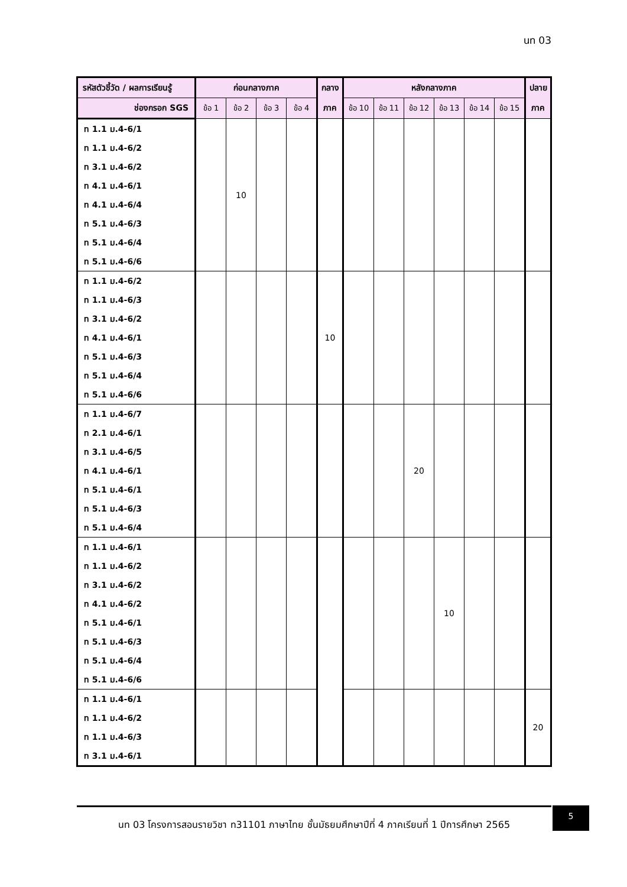นท 03
| รหัสตัวชี้วัด / ผลการเรียนรู้ | ก่อนกลางภาค | | | | กลาง | หลังกลางภาค | | | | | | ปลาย |
| --- | --- | --- | --- | --- | --- | --- | --- | --- | --- | --- | --- | --- |
| ช่องกรอก SGS | ข้อ 1 | ข้อ 2 | ข้อ 3 | ข้อ 4 | ภาค | ข้อ 10 | ข้อ 11 | ข้อ 12 | ข้อ 13 | ข้อ 14 | ข้อ 15 | ภาค |
| ท 1.1 ม.4-6/1 | | 10 | | | | | | | | | | |
| ท 1.1 ม.4-6/2 | | | | | | | | | | | | |
| ท 3.1 ม.4-6/2 | | | | | | | | | | | | |
| ท 4.1 ม.4-6/1 | | | | | | | | | | | | |
| ท 4.1 ม.4-6/4 | | | | | | | | | | | | |
| ท 5.1 ม.4-6/3 | | | | | | | | | | | | |
| ท 5.1 ม.4-6/4 | | | | | | | | | | | | |
| ท 5.1 ม.4-6/6 | | | | | | | | | | | | |
| ท 1.1 ม.4-6/2 | | | | | 10 | | | | | | | |
| ท 1.1 ม.4-6/3 | | | | | | | | | | | | |
| ท 3.1 ม.4-6/2 | | | | | | | | | | | | |
| ท 4.1 ม.4-6/1 | | | | | | | | | | | | |
| ท 5.1 ม.4-6/3 | | | | | | | | | | | | |
| ท 5.1 ม.4-6/4 | | | | | | | | | | | | |
| ท 5.1 ม.4-6/6 | | | | | | | | | | | | |
| ท 1.1 ม.4-6/7 | | | | | | | | 20 | | | | |
| ท 2.1 ม.4-6/1 | | | | | | | | | | | | |
| ท 3.1 ม.4-6/5 | | | | | | | | | | | | |
| ท 4.1 ม.4-6/1 | | | | | | | | | | | | |
| ท 5.1 ม.4-6/1 | | | | | | | | | | | | |
| ท 5.1 ม.4-6/3 | | | | | | | | | | | | |
| ท 5.1 ม.4-6/4 | | | | | | | | | | | | |
| ท 1.1 ม.4-6/1 | | | | | | | | | 10 | | | |
| ท 1.1 ม.4-6/2 | | | | | | | | | | | | |
| ท 3.1 ม.4-6/2 | | | | | | | | | | | | |
| ท 4.1 ม.4-6/2 | | | | | | | | | | | | |
| ท 5.1 ม.4-6/1 | | | | | | | | | | | | |
| ท 5.1 ม.4-6/3 | | | | | | | | | | | | |
| ท 5.1 ม.4-6/4 | | | | | | | | | | | | |
| ท 5.1 ม.4-6/6 | | | | | | | | | | | | |
| ท 1.1 ม.4-6/1 | | | | | | | | | | | | 20 |
| ท 1.1 ม.4-6/2 | | | | | | | | | | | | |
| ท 1.1 ม.4-6/3 | | | | | | | | | | | | |
| ท 3.1 ม.4-6/1 | | | | | | | | | | | | |
นท 03 โครงการสอนรายวิชา ท31101 ภาษาไทย ชั้นมัธยมศึกษาปีที่ 4 ภาคเรียนที่ 1 ปีการศึกษา 2565
5